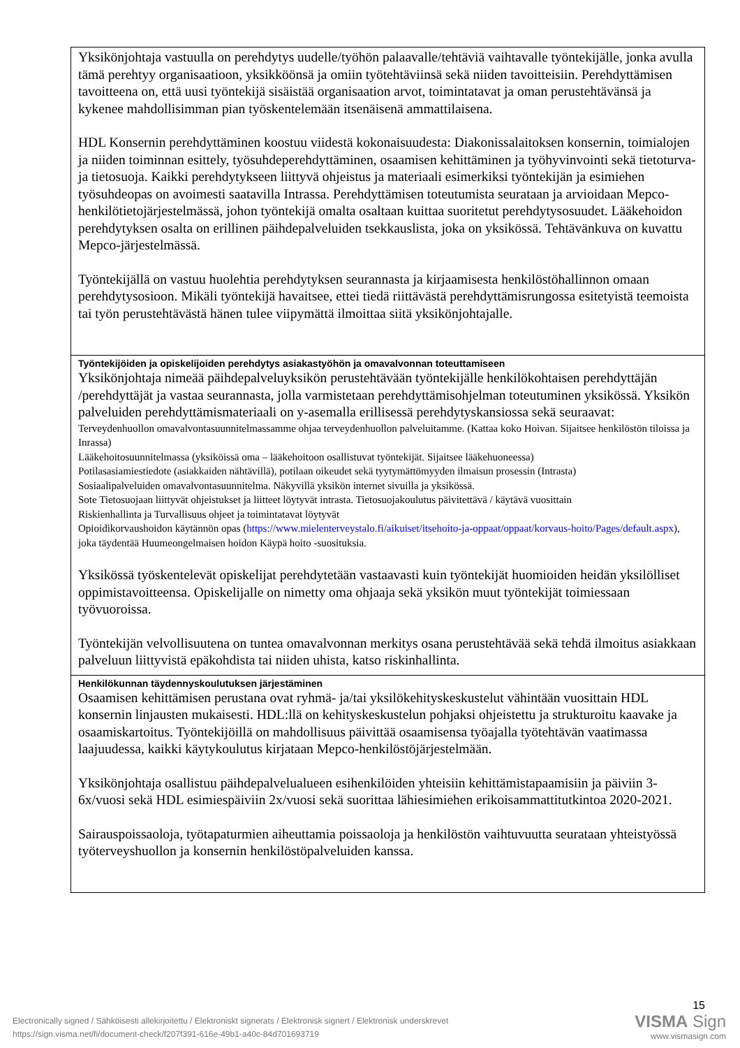| Yksikönjohtaja vastuulla on perehdytys uudelle/työhön palaavalle/tehtäviä vaihtavalle työntekijälle, jonka avulla tämä perehtyy organisaatioon, yksikköönsä ja omiin työtehtäviinsä sekä niiden tavoitteisiin. Perehdyttämisen tavoitteena on, että uusi työntekijä sisäistää organisaation arvot, toimintatavat ja oman perustehtävänsä ja kykenee mahdollisimman pian työskentelemään itsenäisenä ammattilaisena. HDL Konsernin perehdyttäminen koostuu viidestä kokonaisuudesta: Diakonissalaitoksen konsernin, toimialojen ja niiden toiminnan esittely, työsuhdeperehdyttäminen, osaamisen kehittäminen ja työhyvinvointi sekä tietoturva- ja tietosuoja. Kaikki perehdytykseen liittyvä ohjeistus ja materiaali esimerkiksi työntekijän ja esimiehen työsuhdeopas on avoimesti saatavilla Intrassa. Perehdyttämisen toteutumista seurataan ja arvioidaan Mepco-henkilötietojärjestelmässä, johon työntekijä omalta osaltaan kuittaa suoritetut perehdytysosuudet. Lääkehoidon perehdytyksen osalta on erillinen päihdepalveluiden tsekkauslista, joka on yksikössä. Tehtävänkuva on kuvattu Mepco-järjestelmässä. Työntekijällä on vastuu huolehtia perehdytyksen seurannasta ja kirjaamisesta henkilöstöhallinnon omaan perehdytysosioon. Mikäli työntekijä havaitsee, ettei tiedä riittävästä perehdyttämisrungossa esitetyistä teemoista tai työn perustehtävästä hänen tulee viipymättä ilmoittaa siitä yksikönjohtajalle. |
| Työntekijöiden ja opiskelijoiden perehdytys asiakastyöhön ja omavalvonnan toteuttamiseen Yksikönjohtaja nimeää päihdepalveluyksikön perustehtävään työntekijälle henkilökohtaisen perehdyttäjän /perehdyttäjät ja vastaa seurannasta, jolla varmistetaan perehdyttämisohjelman toteutuminen yksikössä. Yksikön palveluiden perehdyttämismateriaali on y-asemalla erillisessä perehdytyskansiossa sekä seuraavat: Terveydenhuollon omavalvontasuunnitelmassamme ohjaa terveydenhuollon palveluitamme. (Kattaa koko Hoivan. Sijaitsee henkilöstön tiloissa ja Inrassa) Lääkehoitosuunnitelmassa (yksiköissä oma – lääkehoitoon osallistuvat työntekijät. Sijaitsee lääkehuoneessa) Potilasasiamiestiedote (asiakkaiden nähtävillä), potilaan oikeudet sekä tyytymättömyyden ilmaisun prosessin (Intrasta) Sosiaalipalveluiden omavalvontasuunnitelma. Näkyvillä yksikön internet sivuilla ja yksikössä. Sote Tietosuojaan liittyvät ohjeistukset ja liitteet löytyvät intrasta. Tietosuojakoulutus päivitettävä / käytävä vuosittain Riskienhallinta ja Turvallisuus ohjeet ja toimintatavat löytyvät Opioidikorvaushoidon käytännön opas ( https://www.mielenterveystalo.fi/aikuiset/itsehoito-ja-oppaat/oppaat/korvaus-hoito/Pages/default.aspx ), joka täydentää Huumeongelmaisen hoidon Käypä hoito -suosituksia. Yksikössä työskentelevät opiskelijat perehdytetään vastaavasti kuin työntekijät huomioiden heidän yksilölliset oppimistavoitteensa. Opiskelijalle on nimetty oma ohjaaja sekä yksikön muut työntekijät toimiessaan työvuoroissa. Työntekijän velvollisuutena on tuntea omavalvonnan merkitys osana perustehtävää sekä tehdä ilmoitus asiakkaan palveluun liittyvistä epäkohdista tai niiden uhista, katso riskinhallinta. |
| Henkilökunnan täydennyskoulutuksen järjestäminen Osaamisen kehittämisen perustana ovat ryhmä- ja/tai yksilökehityskeskustelut vähintään vuosittain HDL konsernin linjausten mukaisesti. HDL:llä on kehityskeskustelun pohjaksi ohjeistettu ja strukturoitu kaavake ja osaamiskartoitus. Työntekijöillä on mahdollisuus päivittää osaamisensa työajalla työtehtävän vaatimassa laajuudessa, kaikki käytykoulutus kirjataan Mepco-henkilöstöjärjestelmään. Yksikönjohtaja osallistuu päihdepalvelualueen esihenkilöiden yhteisiin kehittämistapaamisiin ja päiviin 3-6x/vuosi sekä HDL esimiespäiviin 2x/vuosi sekä suorittaa lähiesimiehen erikoisammattitutkintoa 2020-2021. Sairauspoissaoloja, työtapaturmien aiheuttamia poissaoloja ja henkilöstön vaihtuvuutta seurataan yhteistyössä työterveyshuollon ja konsernin henkilöstöpalveluiden kanssa. |
Electronically signed / Sähköisesti allekirjoitettu / Elektroniskt signerats / Elektronisk signert / Elektronisk underskrevet
https://sign.visma.net/fi/document-check/f207f391-616e-49b1-a40c-84d701693719
15
VISMA Sign
www.vismasign.com